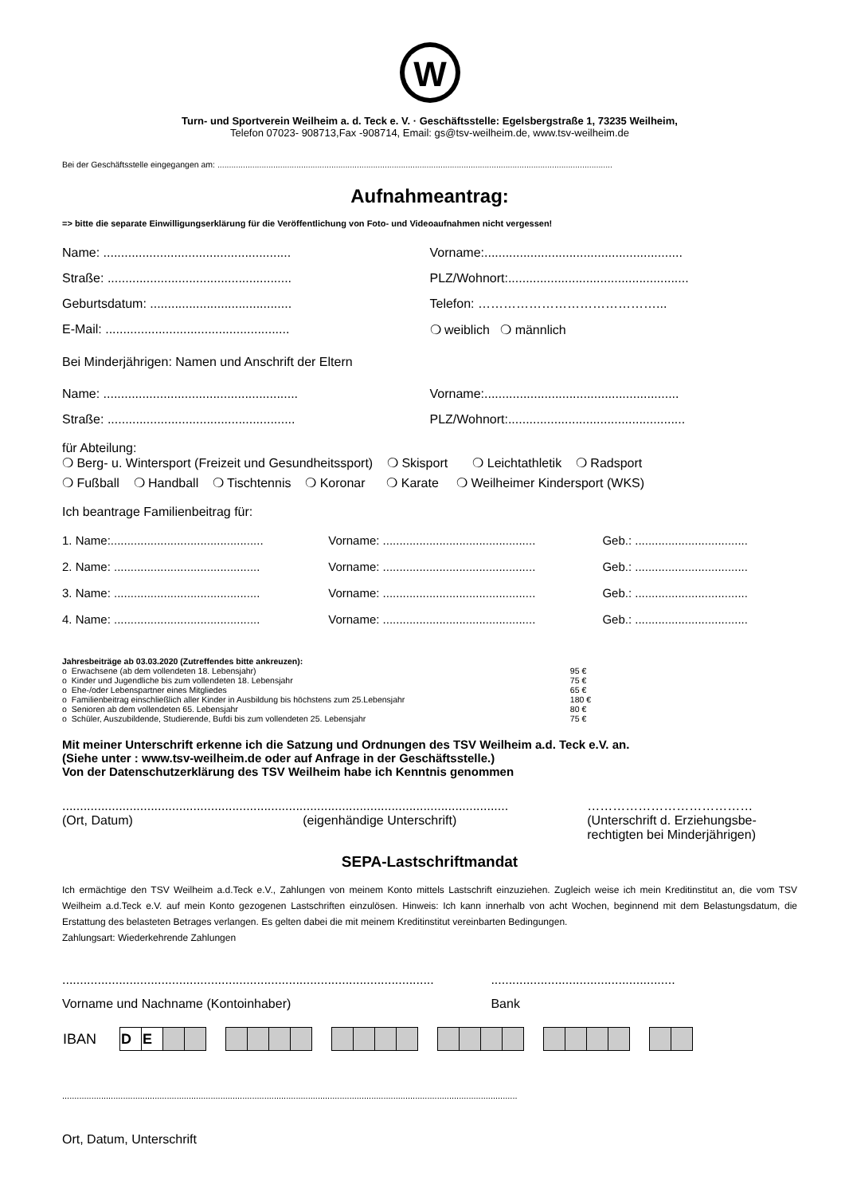W
Turn- und Sportverein Weilheim a. d. Teck e. V. · Geschäftsstelle: Egelsbergstraße 1, 73235 Weilheim,
Telefon 07023- 908713,Fax -908714, Email: gs@tsv-weilheim.de, www.tsv-weilheim.de
Bei der Geschäftsstelle eingegangen am: ..........................................................................................................................................................................
Aufnahmeantrag:
=> bitte die separate Einwilligungserklärung für die Veröffentlichung von Foto- und Videoaufnahmen nicht vergessen!
Name: .....................................................
Vorname:........................................................
Straße: ....................................................
PLZ/Wohnort:...................................................
Geburtsdatum: ........................................
Telefon: ……………………………………...
E-Mail: ....................................................
❍ weiblich ❍ männlich
Bei Minderjährigen: Namen und Anschrift der Eltern
Name: .......................................................
Vorname:.......................................................
Straße: .....................................................
PLZ/Wohnort:..................................................
für Abteilung:
❍ Berg- u. Wintersport (Freizeit und Gesundheitssport) ❍ Skisport ❍ Leichtathletik ❍ Radsport
❍ Fußball ❍ Handball ❍ Tischtennis ❍ Koronar ❍ Karate ❍ Weilheimer Kindersport (WKS)
Ich beantrage Familienbeitrag für:
| 1. Name:.............................................. | Vorname: .............................................. | Geb.: .................................. |
| 2. Name: ............................................ | Vorname: .............................................. | Geb.: .................................. |
| 3. Name: ............................................ | Vorname: .............................................. | Geb.: .................................. |
| 4. Name: ............................................ | Vorname: .............................................. | Geb.: .................................. |
Jahresbeiträge ab 03.03.2020 (Zutreffendes bitte ankreuzen):
| o | Erwachsene (ab dem vollendeten 18. Lebensjahr) | 95 € |
| o | Kinder und Jugendliche bis zum vollendeten 18. Lebensjahr | 75 € |
| o | Ehe-/oder Lebenspartner eines Mitgliedes | 65 € |
| o | Familienbeitrag einschließlich aller Kinder in Ausbildung bis höchstens zum 25.Lebensjahr | 180 € |
| o | Senioren ab dem vollendeten 65. Lebensjahr | 80 € |
| o | Schüler, Auszubildende, Studierende, Bufdi bis zum vollendeten 25. Lebensjahr | 75 € |
Mit meiner Unterschrift erkenne ich die Satzung und Ordnungen des TSV Weilheim a.d. Teck e.V. an.
(Siehe unter : www.tsv-weilheim.de oder auf Anfrage in der Geschäftsstelle.)
Von der Datenschutzerklärung des TSV Weilheim habe ich Kenntnis genommen
..............................................................................................................................
(Ort, Datum) (eigenhändige Unterschrift)
…………………………………
(Unterschrift d. Erziehungsbe-
rechtigten bei Minderjährigen)
SEPA-Lastschriftmandat
Ich ermächtige den TSV Weilheim a.d.Teck e.V., Zahlungen von meinem Konto mittels Lastschrift einzuziehen. Zugleich weise ich mein Kreditinstitut an, die vom TSV Weilheim a.d.Teck e.V. auf mein Konto gezogenen Lastschriften einzulösen. Hinweis: Ich kann innerhalb von acht Wochen, beginnend mit dem Belastungsdatum, die Erstattung des belasteten Betrages verlangen. Es gelten dabei die mit meinem Kreditinstitut vereinbarten Bedingungen.
Zahlungsart: Wiederkehrende Zahlungen
.........................................................................................................
Vorname und Nachname (Kontoinhaber)
....................................................
Bank
| IBAN | D | E | | | | | | | | | | | | | | | | | | | | | | | | | |
...........................................................................................................................................................................................
Ort, Datum, Unterschrift